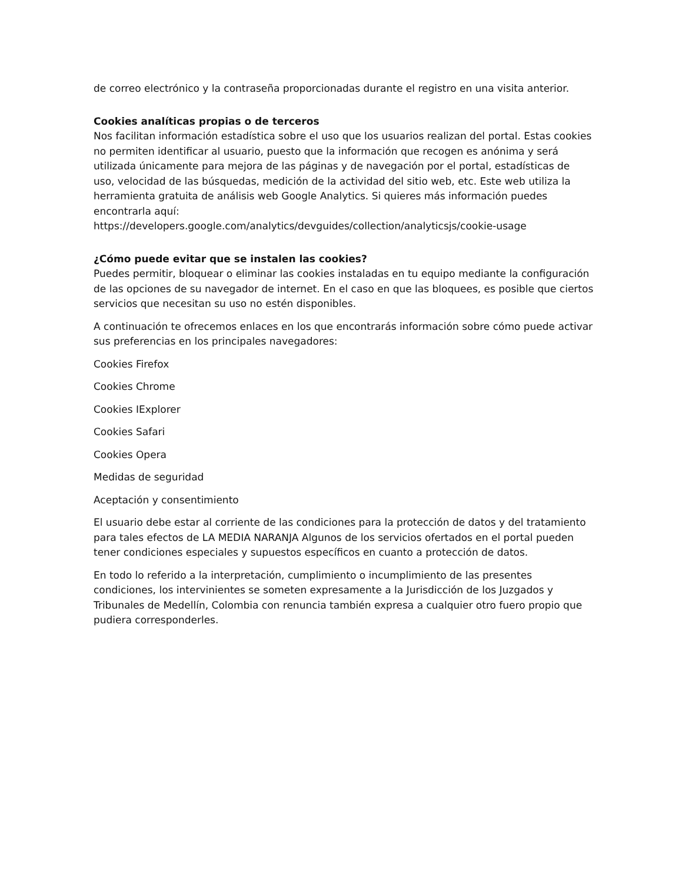de correo electrónico y la contraseña proporcionadas durante el registro en una visita anterior.
Cookies analíticas propias o de terceros
Nos facilitan información estadística sobre el uso que los usuarios realizan del portal. Estas cookies no permiten identificar al usuario, puesto que la información que recogen es anónima y será utilizada únicamente para mejora de las páginas y de navegación por el portal, estadísticas de uso, velocidad de las búsquedas, medición de la actividad del sitio web, etc. Este web utiliza la herramienta gratuita de análisis web Google Analytics. Si quieres más información puedes encontrarla aquí:
https://developers.google.com/analytics/devguides/collection/analyticsjs/cookie-usage
¿Cómo puede evitar que se instalen las cookies?
Puedes permitir, bloquear o eliminar las cookies instaladas en tu equipo mediante la configuración de las opciones de su navegador de internet. En el caso en que las bloquees, es posible que ciertos servicios que necesitan su uso no estén disponibles.
A continuación te ofrecemos enlaces en los que encontrarás información sobre cómo puede activar sus preferencias en los principales navegadores:
Cookies Firefox
Cookies Chrome
Cookies IExplorer
Cookies Safari
Cookies Opera
Medidas de seguridad
Aceptación y consentimiento
El usuario debe estar al corriente de las condiciones para la protección de datos y del tratamiento para tales efectos de LA MEDIA NARANJA Algunos de los servicios ofertados en el portal pueden tener condiciones especiales y supuestos específicos en cuanto a protección de datos.
En todo lo referido a la interpretación, cumplimiento o incumplimiento de las presentes condiciones, los intervinientes se someten expresamente a la Jurisdicción de los Juzgados y Tribunales de Medellín, Colombia con renuncia también expresa a cualquier otro fuero propio que pudiera corresponderles.